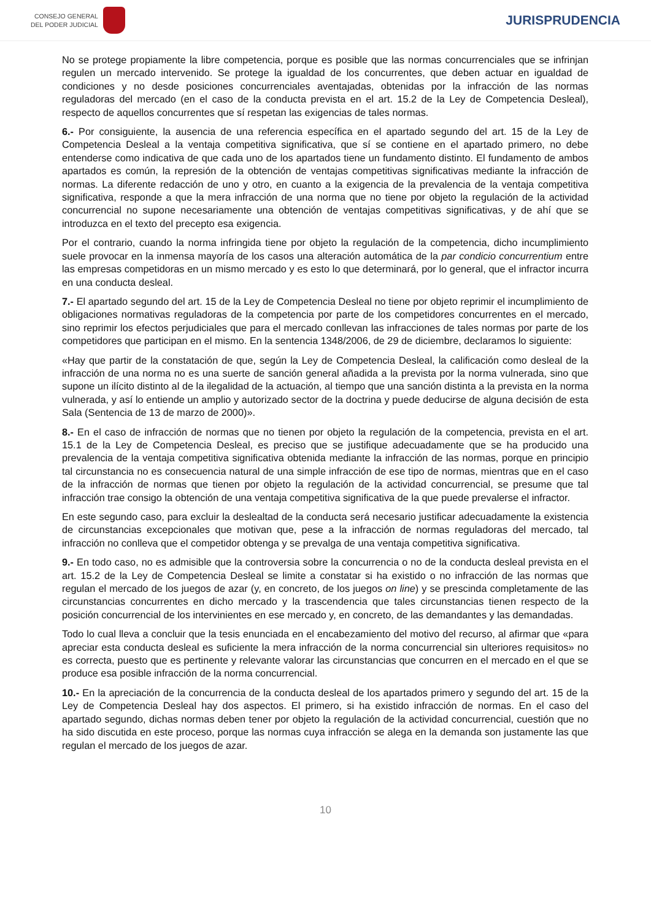CONSEJO GENERAL
DEL PODER JUDICIAL
JURISPRUDENCIA
No se protege propiamente la libre competencia, porque es posible que las normas concurrenciales que se infrinjan regulen un mercado intervenido. Se protege la igualdad de los concurrentes, que deben actuar en igualdad de condiciones y no desde posiciones concurrenciales aventajadas, obtenidas por la infracción de las normas reguladoras del mercado (en el caso de la conducta prevista en el art. 15.2 de la Ley de Competencia Desleal), respecto de aquellos concurrentes que sí respetan las exigencias de tales normas.
6.- Por consiguiente, la ausencia de una referencia específica en el apartado segundo del art. 15 de la Ley de Competencia Desleal a la ventaja competitiva significativa, que sí se contiene en el apartado primero, no debe entenderse como indicativa de que cada uno de los apartados tiene un fundamento distinto. El fundamento de ambos apartados es común, la represión de la obtención de ventajas competitivas significativas mediante la infracción de normas. La diferente redacción de uno y otro, en cuanto a la exigencia de la prevalencia de la ventaja competitiva significativa, responde a que la mera infracción de una norma que no tiene por objeto la regulación de la actividad concurrencial no supone necesariamente una obtención de ventajas competitivas significativas, y de ahí que se introduzca en el texto del precepto esa exigencia.
Por el contrario, cuando la norma infringida tiene por objeto la regulación de la competencia, dicho incumplimiento suele provocar en la inmensa mayoría de los casos una alteración automática de la par condicio concurrentium entre las empresas competidoras en un mismo mercado y es esto lo que determinará, por lo general, que el infractor incurra en una conducta desleal.
7.- El apartado segundo del art. 15 de la Ley de Competencia Desleal no tiene por objeto reprimir el incumplimiento de obligaciones normativas reguladoras de la competencia por parte de los competidores concurrentes en el mercado, sino reprimir los efectos perjudiciales que para el mercado conllevan las infracciones de tales normas por parte de los competidores que participan en el mismo. En la sentencia 1348/2006, de 29 de diciembre, declaramos lo siguiente:
«Hay que partir de la constatación de que, según la Ley de Competencia Desleal, la calificación como desleal de la infracción de una norma no es una suerte de sanción general añadida a la prevista por la norma vulnerada, sino que supone un ilícito distinto al de la ilegalidad de la actuación, al tiempo que una sanción distinta a la prevista en la norma vulnerada, y así lo entiende un amplio y autorizado sector de la doctrina y puede deducirse de alguna decisión de esta Sala (Sentencia de 13 de marzo de 2000)».
8.- En el caso de infracción de normas que no tienen por objeto la regulación de la competencia, prevista en el art. 15.1 de la Ley de Competencia Desleal, es preciso que se justifique adecuadamente que se ha producido una prevalencia de la ventaja competitiva significativa obtenida mediante la infracción de las normas, porque en principio tal circunstancia no es consecuencia natural de una simple infracción de ese tipo de normas, mientras que en el caso de la infracción de normas que tienen por objeto la regulación de la actividad concurrencial, se presume que tal infracción trae consigo la obtención de una ventaja competitiva significativa de la que puede prevalerse el infractor.
En este segundo caso, para excluir la deslealtad de la conducta será necesario justificar adecuadamente la existencia de circunstancias excepcionales que motivan que, pese a la infracción de normas reguladoras del mercado, tal infracción no conlleva que el competidor obtenga y se prevalga de una ventaja competitiva significativa.
9.- En todo caso, no es admisible que la controversia sobre la concurrencia o no de la conducta desleal prevista en el art. 15.2 de la Ley de Competencia Desleal se limite a constatar si ha existido o no infracción de las normas que regulan el mercado de los juegos de azar (y, en concreto, de los juegos on line) y se prescinda completamente de las circunstancias concurrentes en dicho mercado y la trascendencia que tales circunstancias tienen respecto de la posición concurrencial de los intervinientes en ese mercado y, en concreto, de las demandantes y las demandadas.
Todo lo cual lleva a concluir que la tesis enunciada en el encabezamiento del motivo del recurso, al afirmar que «para apreciar esta conducta desleal es suficiente la mera infracción de la norma concurrencial sin ulteriores requisitos» no es correcta, puesto que es pertinente y relevante valorar las circunstancias que concurren en el mercado en el que se produce esa posible infracción de la norma concurrencial.
10.- En la apreciación de la concurrencia de la conducta desleal de los apartados primero y segundo del art. 15 de la Ley de Competencia Desleal hay dos aspectos. El primero, si ha existido infracción de normas. En el caso del apartado segundo, dichas normas deben tener por objeto la regulación de la actividad concurrencial, cuestión que no ha sido discutida en este proceso, porque las normas cuya infracción se alega en la demanda son justamente las que regulan el mercado de los juegos de azar.
10